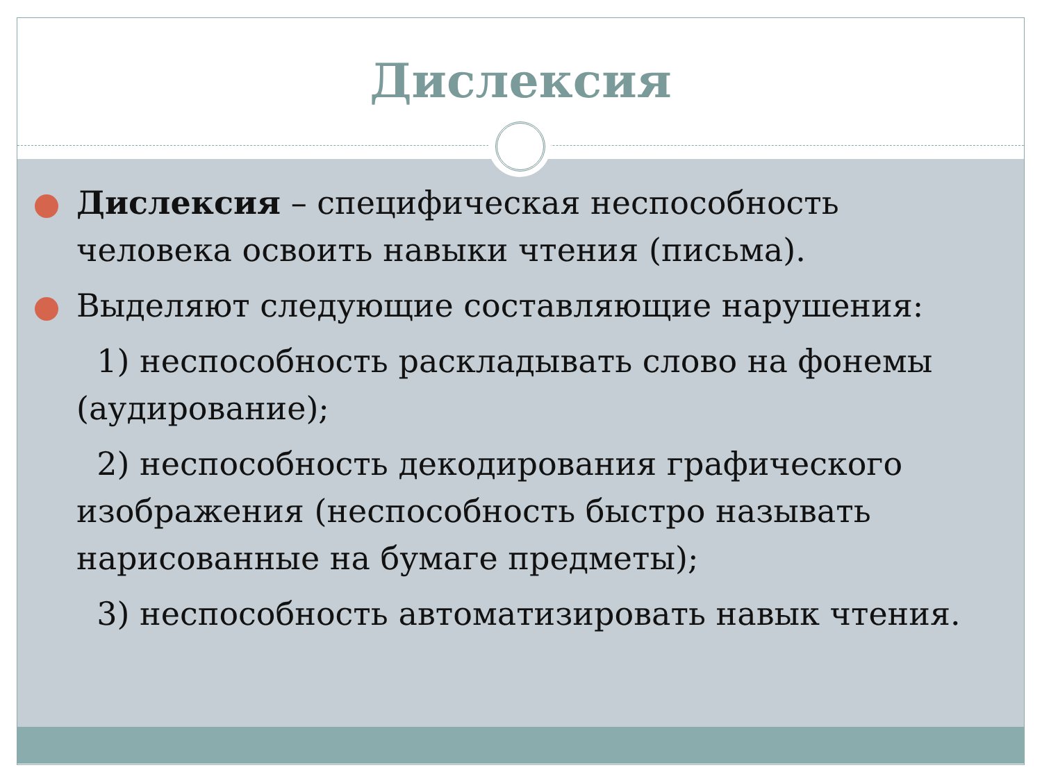Дислексия
Дислексия – специфическая неспособность человека освоить навыки чтения (письма).
Выделяют следующие составляющие нарушения:
1) неспособность раскладывать слово на фонемы (аудирование);
2) неспособность декодирования графического изображения (неспособность быстро называть нарисованные на бумаге предметы);
3) неспособность автоматизировать навык чтения.